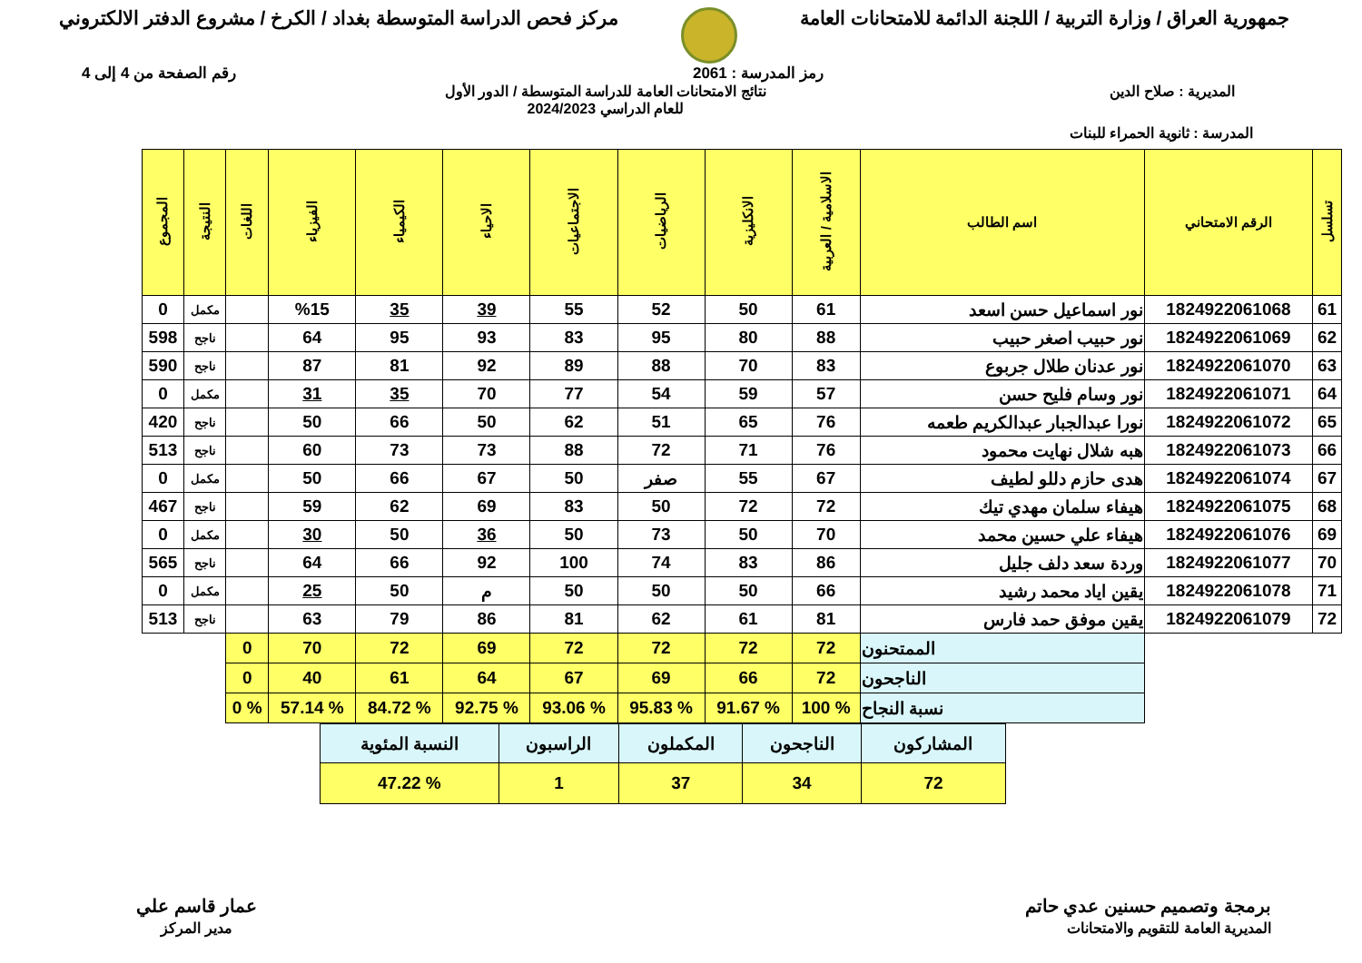جمهورية العراق / وزارة التربية / اللجنة الدائمة للامتحانات العامة
مركز فحص الدراسة المتوسطة بغداد / الكرخ / مشروع الدفتر الالكتروني
رمز المدرسة : 2061 رقم الصفحة من 4 إلى 4
المديرية : صلاح الدين نتائج الامتحانات العامة للدراسة المتوسطة / الدور الأول
للعام الدراسي 2024/2023
المدرسة : ثانوية الحمراء للبنات
| تسلسل | الرقم الامتحاني | اسم الطالب | الاسلامية / العربية | الانكليزية | الرياضيات | الاجتماعيات | الاحياء | الكيمياء | الفيزياء | اللغات | النتيجة | المجموع |
| --- | --- | --- | --- | --- | --- | --- | --- | --- | --- | --- | --- | --- |
| 61 | 1824922061068 | نور اسماعيل حسن اسعد | 61 | 50 | 52 | 55 | 39 | 35 | %15 | | مكمل | 0 |
| 62 | 1824922061069 | نور حبيب اصغر حبيب | 88 | 80 | 95 | 83 | 93 | 95 | 64 | | ناجح | 598 |
| 63 | 1824922061070 | نور عدنان طلال جربوع | 83 | 70 | 88 | 89 | 92 | 81 | 87 | | ناجح | 590 |
| 64 | 1824922061071 | نور وسام فليح حسن | 57 | 59 | 54 | 77 | 70 | 35 | 31 | | مكمل | 0 |
| 65 | 1824922061072 | نورا عبدالجبار عبدالكريم طعمه | 76 | 65 | 51 | 62 | 50 | 66 | 50 | | ناجح | 420 |
| 66 | 1824922061073 | هبه شلال نهايت محمود | 76 | 71 | 72 | 88 | 73 | 73 | 60 | | ناجح | 513 |
| 67 | 1824922061074 | هدى حازم دللو لطيف | 67 | 55 | صفر | 50 | 67 | 66 | 50 | | مكمل | 0 |
| 68 | 1824922061075 | هيفاء سلمان مهدي تيك | 72 | 72 | 50 | 83 | 69 | 62 | 59 | | ناجح | 467 |
| 69 | 1824922061076 | هيفاء علي حسين محمد | 70 | 50 | 73 | 50 | 36 | 50 | 30 | | مكمل | 0 |
| 70 | 1824922061077 | وردة سعد دلف جليل | 86 | 83 | 74 | 100 | 92 | 66 | 64 | | ناجح | 565 |
| 71 | 1824922061078 | يقين اياد محمد رشيد | 66 | 50 | 50 | 50 | م | 50 | 25 | | مكمل | 0 |
| 72 | 1824922061079 | يقين موفق حمد فارس | 81 | 61 | 62 | 81 | 86 | 79 | 63 | | ناجح | 513 |
| | | الممتحنون | 72 | 72 | 72 | 72 | 69 | 72 | 70 | 0 | | |
| | | الناجحون | 72 | 66 | 69 | 67 | 64 | 61 | 40 | 0 | | |
| | | نسبة النجاح | % 100 | % 91.67 | % 95.83 | % 93.06 | % 92.75 | % 84.72 | % 57.14 | % 0 | | |
| المشاركون | الناجحون | المكملون | الراسبون | النسبة المئوية |
| 72 | 34 | 37 | 1 | % 47.22 |
برمجة وتصميم حسنين عدي حاتم
المديرية العامة للتقويم والامتحانات
عمار قاسم علي
مدير المركز